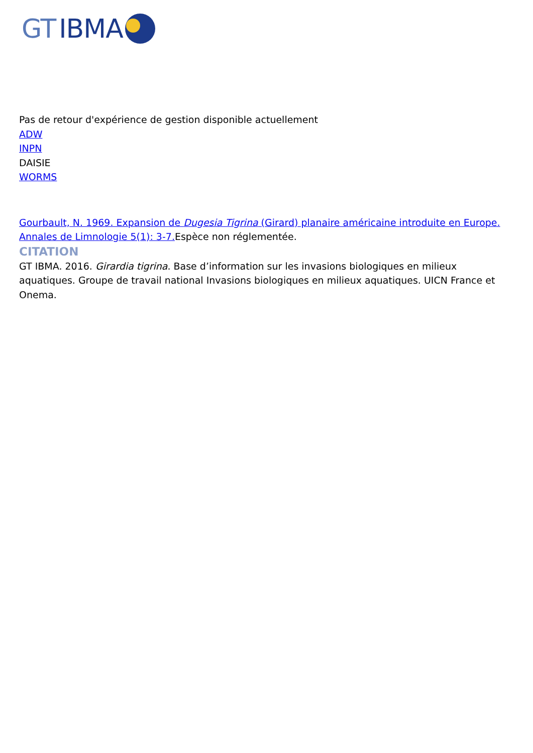GT IBMA
Pas de retour d'expérience de gestion disponible actuellement
ADW
INPN
DAISIE
WORMS
Gourbault, N. 1969. Expansion de Dugesia Tigrina (Girard) planaire américaine introduite en Europe. Annales de Limnologie 5(1): 3-7. Espèce non réglementée.
CITATION
GT IBMA. 2016. Girardia tigrina. Base d’information sur les invasions biologiques en milieux aquatiques. Groupe de travail national Invasions biologiques en milieux aquatiques. UICN France et Onema.